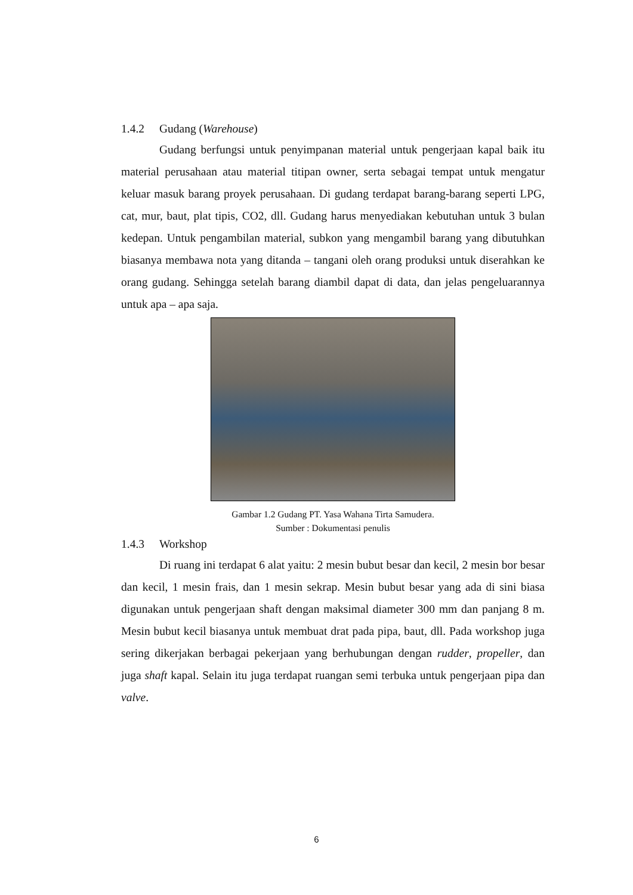1.4.2 Gudang (Warehouse)
Gudang berfungsi untuk penyimpanan material untuk pengerjaan kapal baik itu material perusahaan atau material titipan owner, serta sebagai tempat untuk mengatur keluar masuk barang proyek perusahaan. Di gudang terdapat barang-barang seperti LPG, cat, mur, baut, plat tipis, CO2, dll. Gudang harus menyediakan kebutuhan untuk 3 bulan kedepan. Untuk pengambilan material, subkon yang mengambil barang yang dibutuhkan biasanya membawa nota yang ditanda – tangani oleh orang produksi untuk diserahkan ke orang gudang. Sehingga setelah barang diambil dapat di data, dan jelas pengeluarannya untuk apa – apa saja.
Gambar 1.2 Gudang PT. Yasa Wahana Tirta Samudera.
Sumber : Dokumentasi penulis
1.4.3 Workshop
Di ruang ini terdapat 6 alat yaitu: 2 mesin bubut besar dan kecil, 2 mesin bor besar dan kecil, 1 mesin frais, dan 1 mesin sekrap. Mesin bubut besar yang ada di sini biasa digunakan untuk pengerjaan shaft dengan maksimal diameter 300 mm dan panjang 8 m. Mesin bubut kecil biasanya untuk membuat drat pada pipa, baut, dll. Pada workshop juga sering dikerjakan berbagai pekerjaan yang berhubungan dengan rudder, propeller, dan juga shaft kapal. Selain itu juga terdapat ruangan semi terbuka untuk pengerjaan pipa dan valve.
6